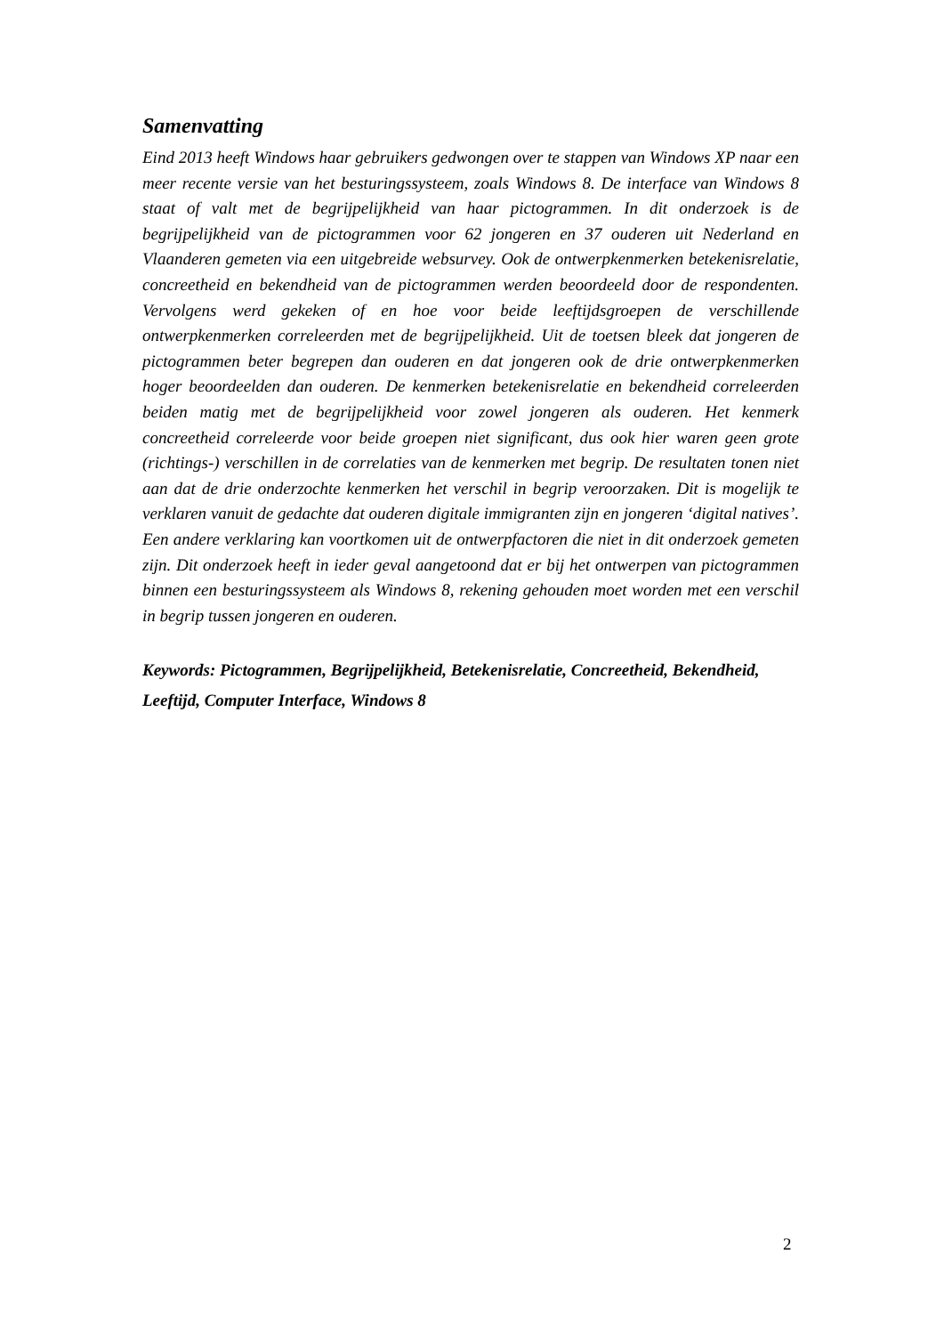Samenvatting
Eind 2013 heeft Windows haar gebruikers gedwongen over te stappen van Windows XP naar een meer recente versie van het besturingssysteem, zoals Windows 8. De interface van Windows 8 staat of valt met de begrijpelijkheid van haar pictogrammen. In dit onderzoek is de begrijpelijkheid van de pictogrammen voor 62 jongeren en 37 ouderen uit Nederland en Vlaanderen gemeten via een uitgebreide websurvey. Ook de ontwerpkenmerken betekenisrelatie, concreetheid en bekendheid van de pictogrammen werden beoordeeld door de respondenten. Vervolgens werd gekeken of en hoe voor beide leeftijdsgroepen de verschillende ontwerpkenmerken correleerden met de begrijpelijkheid. Uit de toetsen bleek dat jongeren de pictogrammen beter begrepen dan ouderen en dat jongeren ook de drie ontwerpkenmerken hoger beoordeelden dan ouderen. De kenmerken betekenisrelatie en bekendheid correleerden beiden matig met de begrijpelijkheid voor zowel jongeren als ouderen. Het kenmerk concreetheid correleerde voor beide groepen niet significant, dus ook hier waren geen grote (richtings-) verschillen in de correlaties van de kenmerken met begrip. De resultaten tonen niet aan dat de drie onderzochte kenmerken het verschil in begrip veroorzaken. Dit is mogelijk te verklaren vanuit de gedachte dat ouderen digitale immigranten zijn en jongeren ‘digital natives’. Een andere verklaring kan voortkomen uit de ontwerpfactoren die niet in dit onderzoek gemeten zijn. Dit onderzoek heeft in ieder geval aangetoond dat er bij het ontwerpen van pictogrammen binnen een besturingssysteem als Windows 8, rekening gehouden moet worden met een verschil in begrip tussen jongeren en ouderen.
Keywords: Pictogrammen, Begrijpelijkheid, Betekenisrelatie, Concreetheid, Bekendheid, Leeftijd, Computer Interface, Windows 8
2